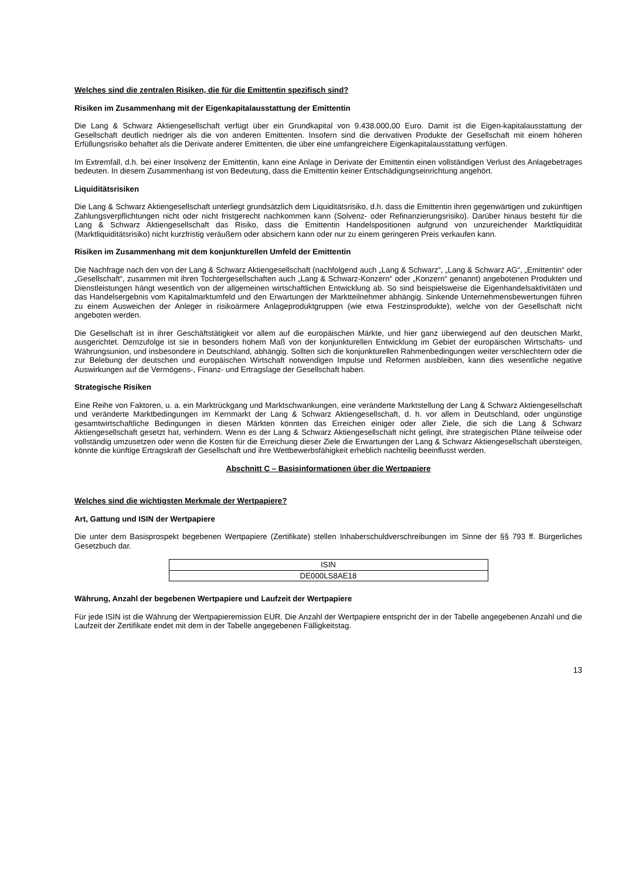Welches sind die zentralen Risiken, die für die Emittentin spezifisch sind?
Risiken im Zusammenhang mit der Eigenkapitalausstattung der Emittentin
Die Lang & Schwarz Aktiengesellschaft verfügt über ein Grundkapital von 9.438.000,00 Euro. Damit ist die Eigen-kapitalausstattung der Gesellschaft deutlich niedriger als die von anderen Emittenten. Insofern sind die derivativen Produkte der Gesellschaft mit einem höheren Erfüllungsrisiko behaftet als die Derivate anderer Emittenten, die über eine umfangreichere Eigenkapitalausstattung verfügen.
Im Extremfall, d.h. bei einer Insolvenz der Emittentin, kann eine Anlage in Derivate der Emittentin einen vollständigen Verlust des Anlagebetrages bedeuten. In diesem Zusammenhang ist von Bedeutung, dass die Emittentin keiner Entschädigungseinrichtung angehört.
Liquiditätsrisiken
Die Lang & Schwarz Aktiengesellschaft unterliegt grundsätzlich dem Liquiditätsrisiko, d.h. dass die Emittentin ihren gegenwärtigen und zukünftigen Zahlungsverpflichtungen nicht oder nicht fristgerecht nachkommen kann (Solvenz- oder Refinanzierungsrisiko). Darüber hinaus besteht für die Lang & Schwarz Aktiengesellschaft das Risiko, dass die Emittentin Handelspositionen aufgrund von unzureichender Marktliquidität (Marktliquiditätsrisiko) nicht kurzfristig veräußern oder absichern kann oder nur zu einem geringeren Preis verkaufen kann.
Risiken im Zusammenhang mit dem konjunkturellen Umfeld der Emittentin
Die Nachfrage nach den von der Lang & Schwarz Aktiengesellschaft (nachfolgend auch „Lang & Schwarz“, „Lang & Schwarz AG“, „Emittentin“ oder „Gesellschaft“, zusammen mit ihren Tochtergesellschaften auch „Lang & Schwarz-Konzern“ oder „Konzern“ genannt) angebotenen Produkten und Dienstleistungen hängt wesentlich von der allgemeinen wirtschaftlichen Entwicklung ab. So sind beispielsweise die Eigenhandelsaktivitäten und das Handelsergebnis vom Kapitalmarktumfeld und den Erwartungen der Marktteilnehmer abhängig. Sinkende Unternehmensbewertungen führen zu einem Ausweichen der Anleger in risikoärmere Anlageproduktgruppen (wie etwa Festzinsprodukte), welche von der Gesellschaft nicht angeboten werden.
Die Gesellschaft ist in ihrer Geschäftstätigkeit vor allem auf die europäischen Märkte, und hier ganz überwiegend auf den deutschen Markt, ausgerichtet. Demzufolge ist sie in besonders hohem Maß von der konjunkturellen Entwicklung im Gebiet der europäischen Wirtschafts- und Währungsunion, und insbesondere in Deutschland, abhängig. Sollten sich die konjunkturellen Rahmenbedingungen weiter verschlechtern oder die zur Belebung der deutschen und europäischen Wirtschaft notwendigen Impulse und Reformen ausbleiben, kann dies wesentliche negative Auswirkungen auf die Vermögens-, Finanz- und Ertragslage der Gesellschaft haben.
Strategische Risiken
Eine Reihe von Faktoren, u. a. ein Marktrückgang und Marktschwankungen, eine veränderte Marktstellung der Lang & Schwarz Aktiengesellschaft und veränderte Marktbedingungen im Kernmarkt der Lang & Schwarz Aktiengesellschaft, d. h. vor allem in Deutschland, oder ungünstige gesamtwirtschaftliche Bedingungen in diesen Märkten könnten das Erreichen einiger oder aller Ziele, die sich die Lang & Schwarz Aktiengesellschaft gesetzt hat, verhindern. Wenn es der Lang & Schwarz Aktiengesellschaft nicht gelingt, ihre strategischen Pläne teilweise oder vollständig umzusetzen oder wenn die Kosten für die Erreichung dieser Ziele die Erwartungen der Lang & Schwarz Aktiengesellschaft übersteigen, könnte die künftige Ertragskraft der Gesellschaft und ihre Wettbewerbsfähigkeit erheblich nachteilig beeinflusst werden.
Abschnitt C – Basisinformationen über die Wertpapiere
Welches sind die wichtigsten Merkmale der Wertpapiere?
Art, Gattung und ISIN der Wertpapiere
Die unter dem Basisprospekt begebenen Wertpapiere (Zertifikate) stellen Inhaberschuldverschreibungen im Sinne der §§ 793 ff. Bürgerliches Gesetzbuch dar.
| ISIN |
| --- |
| DE000LS8AE18 |
Währung, Anzahl der begebenen Wertpapiere und Laufzeit der Wertpapiere
Für jede ISIN ist die Währung der Wertpapieremission EUR. Die Anzahl der Wertpapiere entspricht der in der Tabelle angegebenen Anzahl und die Laufzeit der Zertifikate endet mit dem in der Tabelle angegebenen Fälligkeitstag.
13